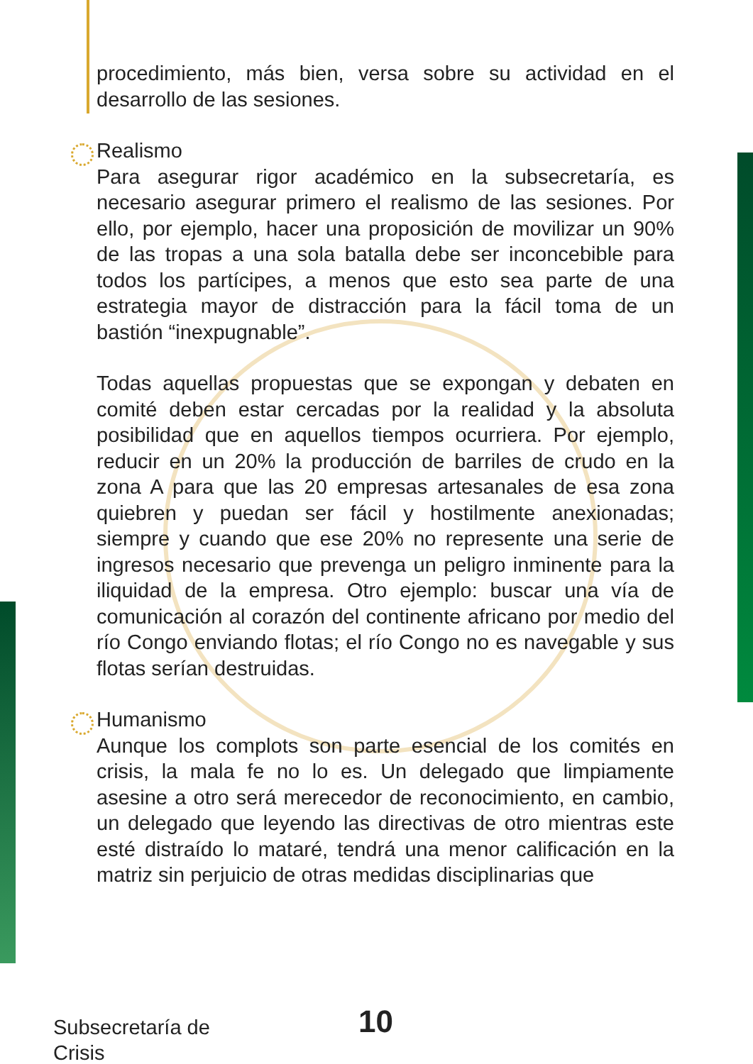procedimiento, más bien, versa sobre su actividad en el desarrollo de las sesiones.
Realismo
Para asegurar rigor académico en la subsecretaría, es necesario asegurar primero el realismo de las sesiones. Por ello, por ejemplo, hacer una proposición de movilizar un 90% de las tropas a una sola batalla debe ser inconcebible para todos los partícipes, a menos que esto sea parte de una estrategia mayor de distracción para la fácil toma de un bastión “inexpugnable”.
Todas aquellas propuestas que se expongan y debaten en comité deben estar cercadas por la realidad y la absoluta posibilidad que en aquellos tiempos ocurriera. Por ejemplo, reducir en un 20% la producción de barriles de crudo en la zona A para que las 20 empresas artesanales de esa zona quiebren y puedan ser fácil y hostilmente anexionadas; siempre y cuando que ese 20% no represente una serie de ingresos necesario que prevenga un peligro inminente para la iliquidad de la empresa. Otro ejemplo: buscar una vía de comunicación al corazón del continente africano por medio del río Congo enviando flotas; el río Congo no es navegable y sus flotas serían destruidas.
Humanismo
Aunque los complots son parte esencial de los comités en crisis, la mala fe no lo es. Un delegado que limpiamente asesine a otro será merecedor de reconocimiento, en cambio, un delegado que leyendo las directivas de otro mientras este esté distraído lo mataré, tendrá una menor calificación en la matriz sin perjuicio de otras medidas disciplinarias que
Subsecretaría de
Crisis
10